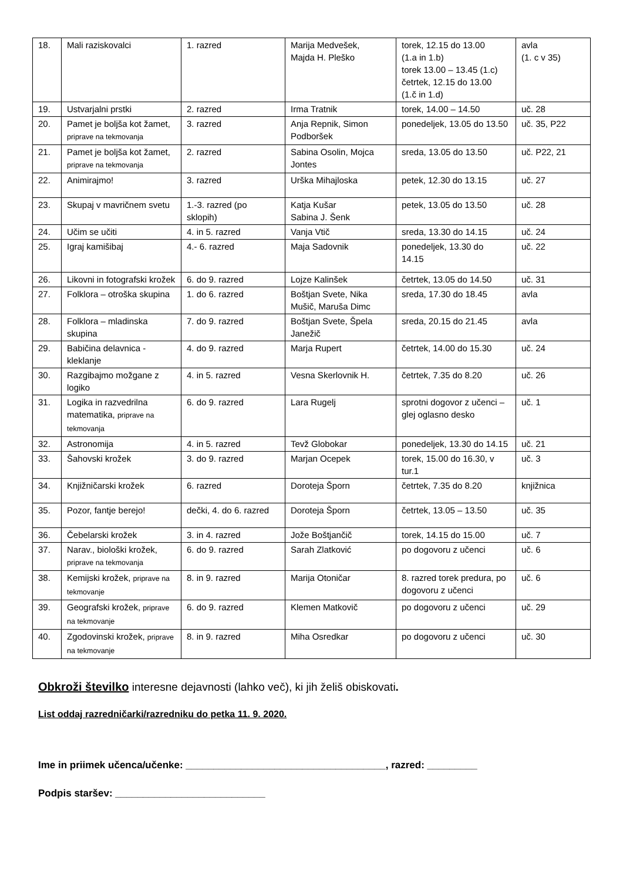| 18. | Mali raziskovalci | 1. razred | Marija Medvešek, Majda H. Pleško | torek, 12.15 do 13.00 (1.a in 1.b) torek 13.00 – 13.45 (1.c) četrtek, 12.15 do 13.00 (1.č in 1.d) | avla (1. c v 35) |
| 19. | Ustvarjalni prstki | 2. razred | Irma Tratnik | torek, 14.00 – 14.50 | uč. 28 |
| 20. | Pamet je boljša kot žamet, priprave na tekmovanja | 3. razred | Anja Repnik, Simon Podboršek | ponedeljek, 13.05 do 13.50 | uč. 35, P22 |
| 21. | Pamet je boljša kot žamet, priprave na tekmovanja | 2. razred | Sabina Osolin, Mojca Jontes | sreda, 13.05 do 13.50 | uč. P22, 21 |
| 22. | Animirajmo! | 3. razred | Urška Mihajloska | petek, 12.30 do 13.15 | uč. 27 |
| 23. | Skupaj v mavričnem svetu | 1.-3. razred (po sklopih) | Katja Kušar Sabina J. Šenk | petek, 13.05 do 13.50 | uč. 28 |
| 24. | Učim se učiti | 4. in 5. razred | Vanja Vtič | sreda, 13.30 do 14.15 | uč. 24 |
| 25. | Igraj kamišibaj | 4.- 6. razred | Maja Sadovnik | ponedeljek, 13.30 do 14.15 | uč. 22 |
| 26. | Likovni in fotografski krožek | 6. do 9. razred | Lojze Kalinšek | četrtek, 13.05 do 14.50 | uč. 31 |
| 27. | Folklora – otroška skupina | 1. do 6. razred | Boštjan Svete, Nika Mušič, Maruša Dimc | sreda, 17.30 do 18.45 | avla |
| 28. | Folklora – mladinska skupina | 7. do 9. razred | Boštjan Svete, Špela Janežič | sreda, 20.15 do 21.45 | avla |
| 29. | Babičina delavnica - kleklanje | 4. do 9. razred | Marja Rupert | četrtek, 14.00 do 15.30 | uč. 24 |
| 30. | Razgibajmo možgane z logiko | 4. in 5. razred | Vesna Skerlovnik H. | četrtek, 7.35 do 8.20 | uč. 26 |
| 31. | Logika in razvedrilna matematika, priprave na tekmovanja | 6. do 9. razred | Lara Rugelj | sprotni dogovor z učenci – glej oglasno desko | uč. 1 |
| 32. | Astronomija | 4. in 5. razred | Tevž Globokar | ponedeljek, 13.30 do 14.15 | uč. 21 |
| 33. | Šahovski krožek | 3. do 9. razred | Marjan Ocepek | torek, 15.00 do 16.30, v tur.1 | uč. 3 |
| 34. | Knjižničarski krožek | 6. razred | Doroteja Šporn | četrtek, 7.35 do 8.20 | knjižnica |
| 35. | Pozor, fantje berejo! | dečki, 4. do 6. razred | Doroteja Šporn | četrtek, 13.05 – 13.50 | uč. 35 |
| 36. | Čebelarski krožek | 3. in 4. razred | Jože Boštjančič | torek, 14.15 do 15.00 | uč. 7 |
| 37. | Narav., biološki krožek, priprave na tekmovanja | 6. do 9. razred | Sarah Zlatković | po dogovoru z učenci | uč. 6 |
| 38. | Kemijski krožek, priprave na tekmovanje | 8. in 9. razred | Marija Otoničar | 8. razred torek predura, po dogovoru z učenci | uč. 6 |
| 39. | Geografski krožek, priprave na tekmovanje | 6. do 9. razred | Klemen Matkovič | po dogovoru z učenci | uč. 29 |
| 40. | Zgodovinski krožek, priprave na tekmovanje | 8. in 9. razred | Miha Osredkar | po dogovoru z učenci | uč. 30 |
Obkroži številko interesne dejavnosti (lahko več), ki jih želiš obiskovati.
List oddaj razredničarki/razredniku do petka 11. 9. 2020.
Ime in priimek učenca/učenke: ____________________________________, razred: _________
Podpis staršev: ___________________________